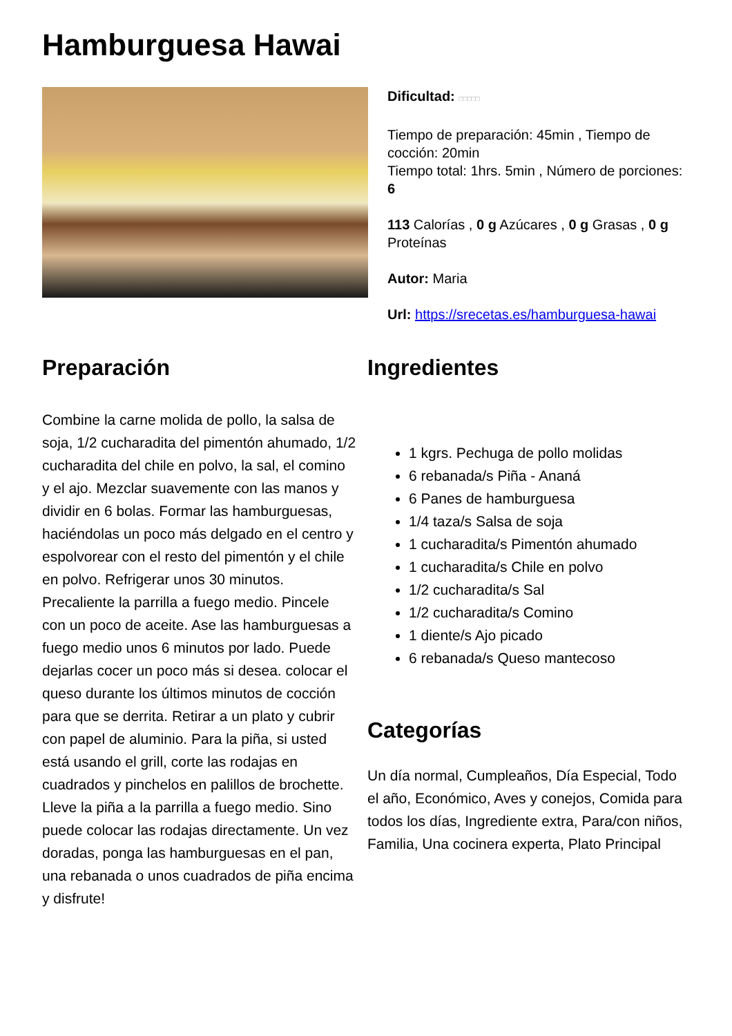Hamburguesa Hawai
Dificultad: □□□□□
Tiempo de preparación: 45min , Tiempo de cocción: 20min
Tiempo total: 1hrs. 5min , Número de porciones: 6
113 Calorías , 0 g Azúcares , 0 g Grasas , 0 g Proteínas
Autor: Maria
Url: https://srecetas.es/hamburguesa-hawai
Preparación
Combine la carne molida de pollo, la salsa de soja, 1/2 cucharadita del pimentón ahumado, 1/2 cucharadita del chile en polvo, la sal, el comino y el ajo. Mezclar suavemente con las manos y dividir en 6 bolas. Formar las hamburguesas, haciéndolas un poco más delgado en el centro y espolvorear con el resto del pimentón y el chile en polvo. Refrigerar unos 30 minutos. Precaliente la parrilla a fuego medio. Pincele con un poco de aceite. Ase las hamburguesas a fuego medio unos 6 minutos por lado. Puede dejarlas cocer un poco más si desea. colocar el queso durante los últimos minutos de cocción para que se derrita. Retirar a un plato y cubrir con papel de aluminio. Para la piña, si usted está usando el grill, corte las rodajas en cuadrados y pinchelos en palillos de brochette. Lleve la piña a la parrilla a fuego medio. Sino puede colocar las rodajas directamente. Un vez doradas, ponga las hamburguesas en el pan, una rebanada o unos cuadrados de piña encima y disfrute!
Ingredientes
1 kgrs. Pechuga de pollo molidas
6 rebanada/s Piña - Ananá
6 Panes de hamburguesa
1/4 taza/s Salsa de soja
1 cucharadita/s Pimentón ahumado
1 cucharadita/s Chile en polvo
1/2 cucharadita/s Sal
1/2 cucharadita/s Comino
1 diente/s Ajo picado
6 rebanada/s Queso mantecoso
Categorías
Un día normal, Cumpleaños, Día Especial, Todo el año, Económico, Aves y conejos, Comida para todos los días, Ingrediente extra, Para/con niños, Familia, Una cocinera experta, Plato Principal